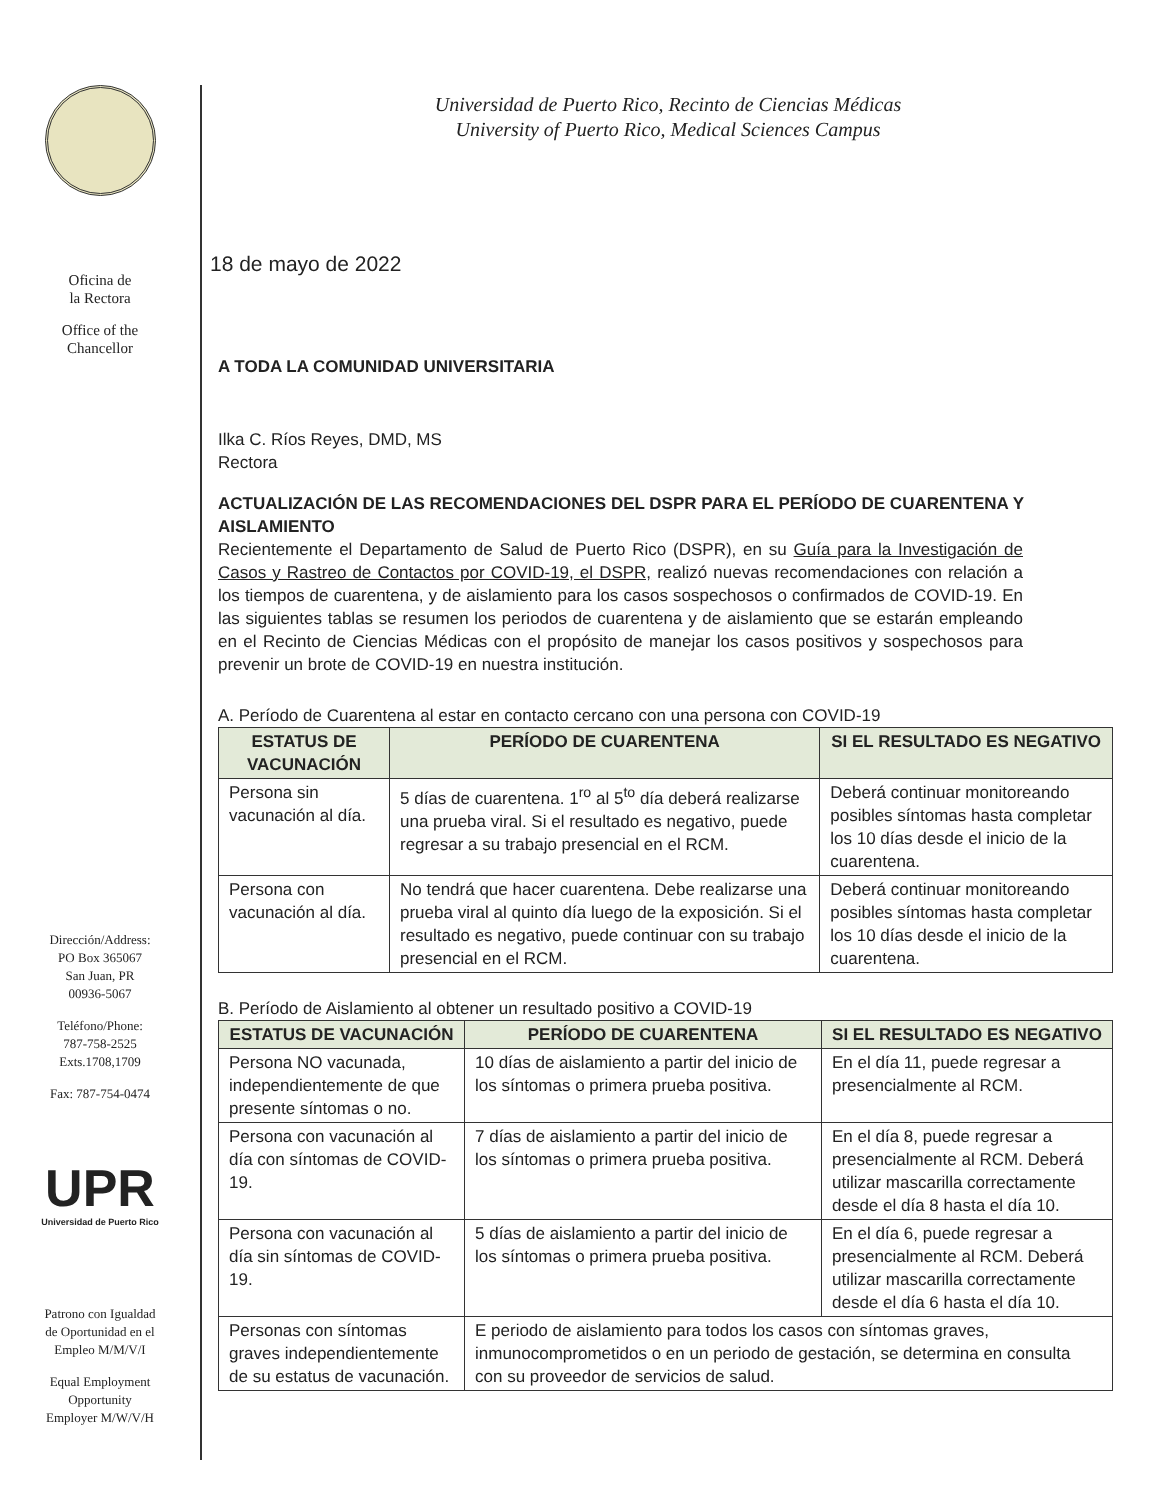Oficina de
la Rectora
Office of the
Chancellor
Dirección/Address:
PO Box 365067
San Juan, PR
00936-5067
Teléfono/Phone:
787-758-2525
Exts.1708,1709
Fax: 787-754-0474
UPR
Universidad de Puerto Rico
Patrono con Igualdad
de Oportunidad en el
Empleo M/M/V/I
Equal Employment
Opportunity
Employer M/W/V/H
Universidad de Puerto Rico, Recinto de Ciencias Médicas
University of Puerto Rico, Medical Sciences Campus
18 de mayo de 2022
A TODA LA COMUNIDAD UNIVERSITARIA
Ilka C. Ríos Reyes, DMD, MS
Rectora
ACTUALIZACIÓN DE LAS RECOMENDACIONES DEL DSPR PARA EL PERÍODO DE CUARENTENA Y AISLAMIENTO
Recientemente el Departamento de Salud de Puerto Rico (DSPR), en su Guía para la Investigación de Casos y Rastreo de Contactos por COVID-19, el DSPR, realizó nuevas recomendaciones con relación a los tiempos de cuarentena, y de aislamiento para los casos sospechosos o confirmados de COVID-19. En las siguientes tablas se resumen los periodos de cuarentena y de aislamiento que se estarán empleando en el Recinto de Ciencias Médicas con el propósito de manejar los casos positivos y sospechosos para prevenir un brote de COVID-19 en nuestra institución.
A. Período de Cuarentena al estar en contacto cercano con una persona con COVID-19
| ESTATUS DE VACUNACIÓN | PERÍODO DE CUARENTENA | SI EL RESULTADO ES NEGATIVO |
| --- | --- | --- |
| Persona sin vacunación al día. | 5 días de cuarentena. 1<sup>ro</sup> al 5<sup>to</sup> día deberá realizarse una prueba viral. Si el resultado es negativo, puede regresar a su trabajo presencial en el RCM. | Deberá continuar monitoreando posibles síntomas hasta completar los 10 días desde el inicio de la cuarentena. |
| Persona con vacunación al día. | No tendrá que hacer cuarentena. Debe realizarse una prueba viral al quinto día luego de la exposición. Si el resultado es negativo, puede continuar con su trabajo presencial en el RCM. | Deberá continuar monitoreando posibles síntomas hasta completar los 10 días desde el inicio de la cuarentena. |
B. Período de Aislamiento al obtener un resultado positivo a COVID-19
| ESTATUS DE VACUNACIÓN | PERÍODO DE CUARENTENA | SI EL RESULTADO ES NEGATIVO |
| --- | --- | --- |
| Persona NO vacunada, independientemente de que presente síntomas o no. | 10 días de aislamiento a partir del inicio de los síntomas o primera prueba positiva. | En el día 11, puede regresar a presencialmente al RCM. |
| Persona con vacunación al día con síntomas de COVID-19. | 7 días de aislamiento a partir del inicio de los síntomas o primera prueba positiva. | En el día 8, puede regresar a presencialmente al RCM. Deberá utilizar mascarilla correctamente desde el día 8 hasta el día 10. |
| Persona con vacunación al día sin síntomas de COVID-19. | 5 días de aislamiento a partir del inicio de los síntomas o primera prueba positiva. | En el día 6, puede regresar a presencialmente al RCM. Deberá utilizar mascarilla correctamente desde el día 6 hasta el día 10. |
| Personas con síntomas graves independientemente de su estatus de vacunación. | E periodo de aislamiento para todos los casos con síntomas graves, inmunocomprometidos o en un periodo de gestación, se determina en consulta con su proveedor de servicios de salud. | |